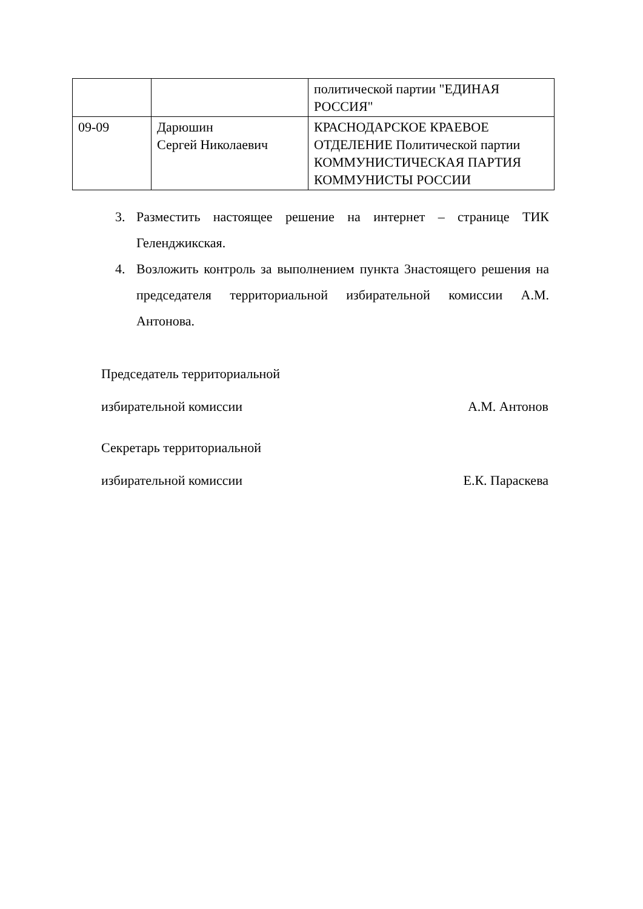| | | политической партии "ЕДИНАЯ РОССИЯ" |
| 09-09 | Дарюшин Сергей Николаевич | КРАСНОДАРСКОЕ КРАЕВОЕ ОТДЕЛЕНИЕ Политической партии КОММУНИСТИЧЕСКАЯ ПАРТИЯ КОММУНИСТЫ РОССИИ |
3. Разместить настоящее решение на интернет – странице ТИК Геленджикская.
4. Возложить контроль за выполнением пункта 3настоящего решения на председателя территориальной избирательной комиссии А.М. Антонова.
Председатель территориальной
избирательной комиссии А.М. Антонов
Секретарь территориальной
избирательной комиссии Е.К. Параскева